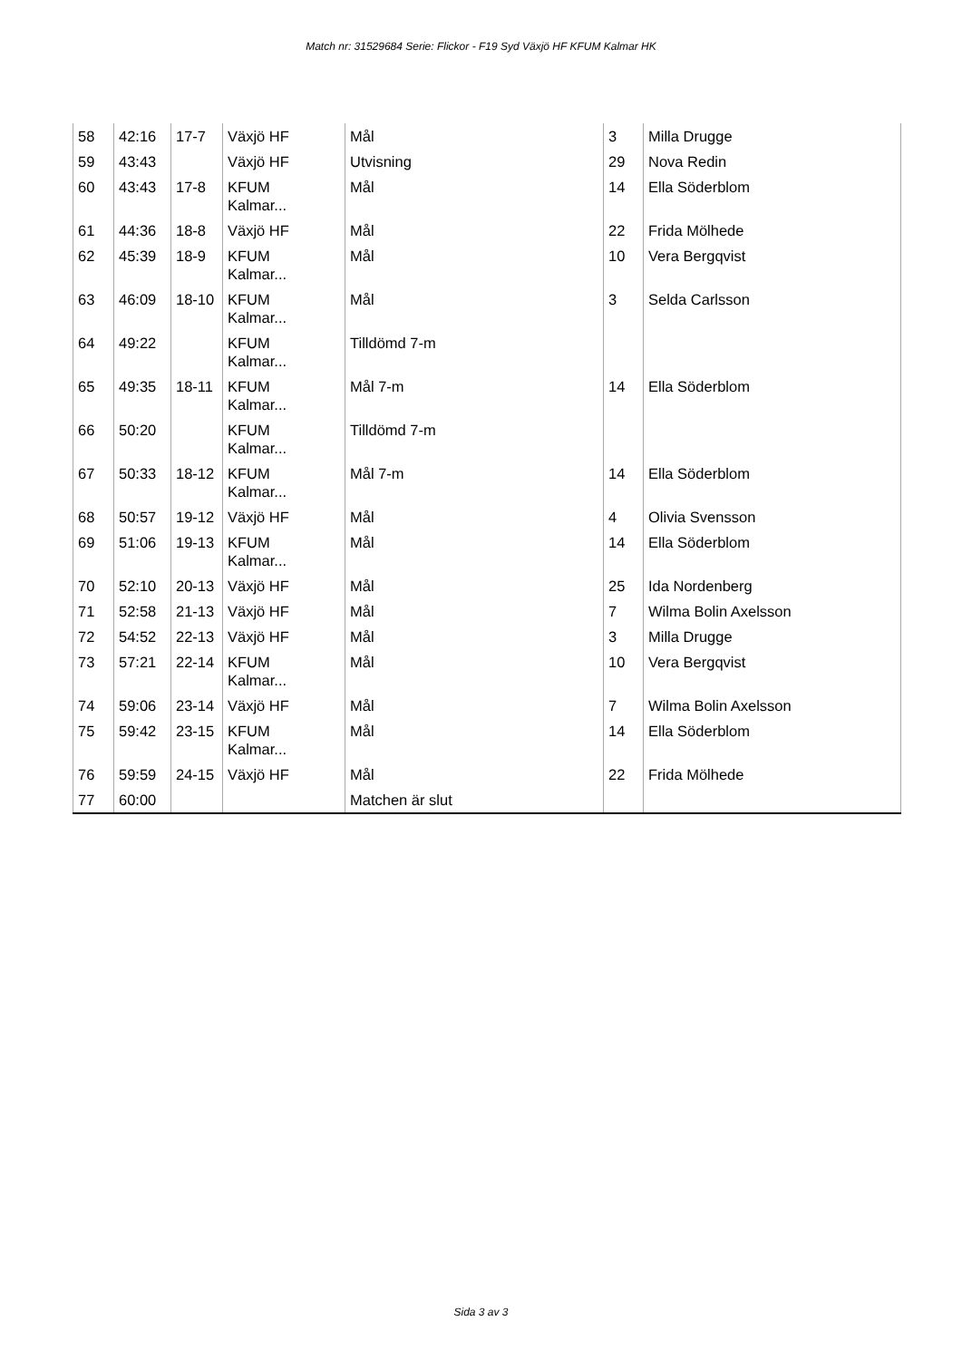Match nr: 31529684 Serie: Flickor - F19 Syd Växjö HF KFUM Kalmar HK
| 58 | 42:16 | 17-7 | Växjö HF | Mål | 3 | Milla Drugge |
| 59 | 43:43 | | Växjö HF | Utvisning | 29 | Nova Redin |
| 60 | 43:43 | 17-8 | KFUM Kalmar... | Mål | 14 | Ella Söderblom |
| 61 | 44:36 | 18-8 | Växjö HF | Mål | 22 | Frida Mölhede |
| 62 | 45:39 | 18-9 | KFUM Kalmar... | Mål | 10 | Vera Bergqvist |
| 63 | 46:09 | 18-10 | KFUM Kalmar... | Mål | 3 | Selda Carlsson |
| 64 | 49:22 | | KFUM Kalmar... | Tilldömd 7-m | | |
| 65 | 49:35 | 18-11 | KFUM Kalmar... | Mål 7-m | 14 | Ella Söderblom |
| 66 | 50:20 | | KFUM Kalmar... | Tilldömd 7-m | | |
| 67 | 50:33 | 18-12 | KFUM Kalmar... | Mål 7-m | 14 | Ella Söderblom |
| 68 | 50:57 | 19-12 | Växjö HF | Mål | 4 | Olivia Svensson |
| 69 | 51:06 | 19-13 | KFUM Kalmar... | Mål | 14 | Ella Söderblom |
| 70 | 52:10 | 20-13 | Växjö HF | Mål | 25 | Ida Nordenberg |
| 71 | 52:58 | 21-13 | Växjö HF | Mål | 7 | Wilma Bolin Axelsson |
| 72 | 54:52 | 22-13 | Växjö HF | Mål | 3 | Milla Drugge |
| 73 | 57:21 | 22-14 | KFUM Kalmar... | Mål | 10 | Vera Bergqvist |
| 74 | 59:06 | 23-14 | Växjö HF | Mål | 7 | Wilma Bolin Axelsson |
| 75 | 59:42 | 23-15 | KFUM Kalmar... | Mål | 14 | Ella Söderblom |
| 76 | 59:59 | 24-15 | Växjö HF | Mål | 22 | Frida Mölhede |
| 77 | 60:00 | | | Matchen är slut | | |
Sida 3 av 3